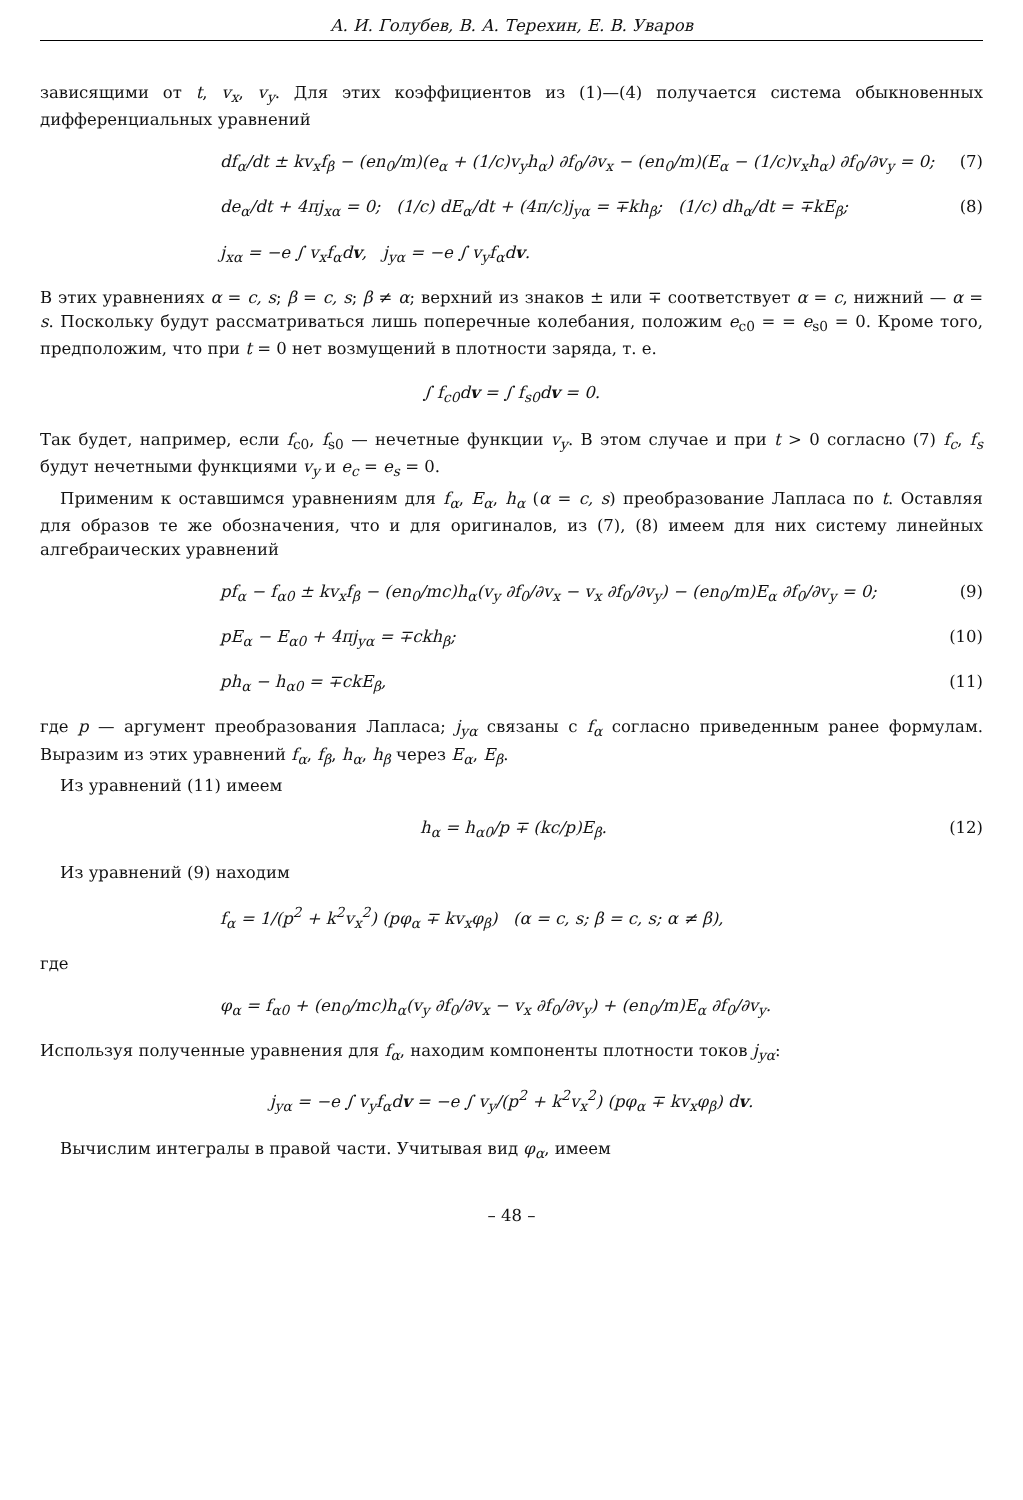А. И. Голубев, В. А. Терехин, Е. В. Уваров
зависящими от t, v<sub>x</sub>, v<sub>y</sub>. Для этих коэффициентов из (1)—(4) получается система обыкновенных дифференциальных уравнений
df<sub>α</sub>/dt ± kv<sub>x</sub>f<sub>β</sub> − (en<sub>0</sub>/m)(e<sub>α</sub> + (1/c)v<sub>y</sub>h<sub>α</sub>) ∂f<sub>0</sub>/∂v<sub>x</sub> − (en<sub>0</sub>/m)(E<sub>α</sub> − (1/c)v<sub>x</sub>h<sub>α</sub>) ∂f<sub>0</sub>/∂v<sub>y</sub> = 0; (7)
de<sub>α</sub>/dt + 4πj<sub>xα</sub> = 0; (1/c) dE<sub>α</sub>/dt + (4π/c)j<sub>yα</sub> = ∓kh<sub>β</sub>; (1/c) dh<sub>α</sub>/dt = ∓kE<sub>β</sub>; (8)
j<sub>xα</sub> = −e ∫ v<sub>x</sub>f<sub>α</sub>dv, j<sub>yα</sub> = −e ∫ v<sub>y</sub>f<sub>α</sub>dv.
В этих уравнениях α = c, s; β = c, s; β ≠ α; верхний из знаков ± или ∓ соответствует α = c, нижний — α = s. Поскольку будут рассматриваться лишь поперечные колебания, положим e<sub>c0</sub> = = e<sub>s0</sub> = 0. Кроме того, предположим, что при t = 0 нет возмущений в плотности заряда, т. е.
∫ f<sub>c0</sub>dv = ∫ f<sub>s0</sub>dv = 0.
Так будет, например, если f<sub>c0</sub>, f<sub>s0</sub> — нечетные функции v<sub>y</sub>. В этом случае и при t > 0 согласно (7) f<sub>c</sub>, f<sub>s</sub> будут нечетными функциями v<sub>y</sub> и e<sub>c</sub> = e<sub>s</sub> = 0.
Применим к оставшимся уравнениям для f<sub>α</sub>, E<sub>α</sub>, h<sub>α</sub> (α = c, s) преобразование Лапласа по t. Оставляя для образов те же обозначения, что и для оригиналов, из (7), (8) имеем для них систему линейных алгебраических уравнений
pf<sub>α</sub> − f<sub>α0</sub> ± kv<sub>x</sub>f<sub>β</sub> − (en<sub>0</sub>/mc)h<sub>α</sub>(v<sub>y</sub> ∂f<sub>0</sub>/∂v<sub>x</sub> − v<sub>x</sub> ∂f<sub>0</sub>/∂v<sub>y</sub>) − (en<sub>0</sub>/m)E<sub>α</sub> ∂f<sub>0</sub>/∂v<sub>y</sub> = 0; (9)
pE<sub>α</sub> − E<sub>α0</sub> + 4πj<sub>yα</sub> = ∓ckh<sub>β</sub>; (10)
ph<sub>α</sub> − h<sub>α0</sub> = ∓ckE<sub>β</sub>, (11)
где p — аргумент преобразования Лапласа; j<sub>yα</sub> связаны с f<sub>α</sub> согласно приведенным ранее формулам. Выразим из этих уравнений f<sub>α</sub>, f<sub>β</sub>, h<sub>α</sub>, h<sub>β</sub> через E<sub>α</sub>, E<sub>β</sub>.
Из уравнений (11) имеем
h<sub>α</sub> = h<sub>α0</sub>/p ∓ (kc/p)E<sub>β</sub>. (12)
Из уравнений (9) находим
f<sub>α</sub> = 1/(p<sup>2</sup> + k<sup>2</sup>v<sub>x</sub><sup>2</sup>) (pφ<sub>α</sub> ∓ kv<sub>x</sub>φ<sub>β</sub>) (α = c, s; β = c, s; α ≠ β),
где
φ<sub>α</sub> = f<sub>α0</sub> + (en<sub>0</sub>/mc)h<sub>α</sub>(v<sub>y</sub> ∂f<sub>0</sub>/∂v<sub>x</sub> − v<sub>x</sub> ∂f<sub>0</sub>/∂v<sub>y</sub>) + (en<sub>0</sub>/m)E<sub>α</sub> ∂f<sub>0</sub>/∂v<sub>y</sub>.
Используя полученные уравнения для f<sub>α</sub>, находим компоненты плотности токов j<sub>yα</sub>:
j<sub>yα</sub> = −e ∫ v<sub>y</sub>f<sub>α</sub>dv = −e ∫ v<sub>y</sub>/(p<sup>2</sup> + k<sup>2</sup>v<sub>x</sub><sup>2</sup>) (pφ<sub>α</sub> ∓ kv<sub>x</sub>φ<sub>β</sub>) dv.
Вычислим интегралы в правой части. Учитывая вид φ<sub>α</sub>, имеем
– 48 –